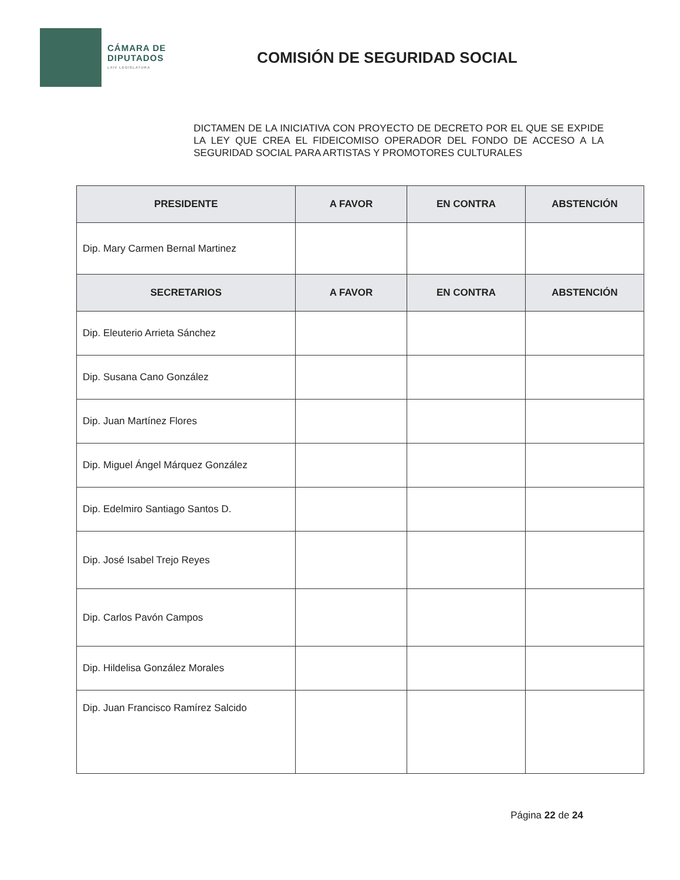CÁMARA DE
DIPUTADOS
LXIV LEGISLATURA
COMISIÓN DE SEGURIDAD SOCIAL
DICTAMEN DE LA INICIATIVA CON PROYECTO DE DECRETO POR EL QUE SE EXPIDE LA LEY QUE CREA EL FIDEICOMISO OPERADOR DEL FONDO DE ACCESO A LA SEGURIDAD SOCIAL PARA ARTISTAS Y PROMOTORES CULTURALES
| PRESIDENTE | A FAVOR | EN CONTRA | ABSTENCIÓN |
| --- | --- | --- | --- |
| Dip. Mary Carmen Bernal Martinez | | | |
| SECRETARIOS | A FAVOR | EN CONTRA | ABSTENCIÓN |
| Dip. Eleuterio Arrieta Sánchez | | | |
| Dip. Susana Cano González | | | |
| Dip. Juan Martínez Flores | | | |
| Dip. Miguel Ángel Márquez González | | | |
| Dip. Edelmiro Santiago Santos D. | | | |
| Dip. José Isabel Trejo Reyes | | | |
| Dip. Carlos Pavón Campos | | | |
| Dip. Hildelisa González Morales | | | |
| Dip. Juan Francisco Ramírez Salcido | | | |
Página 22 de 24